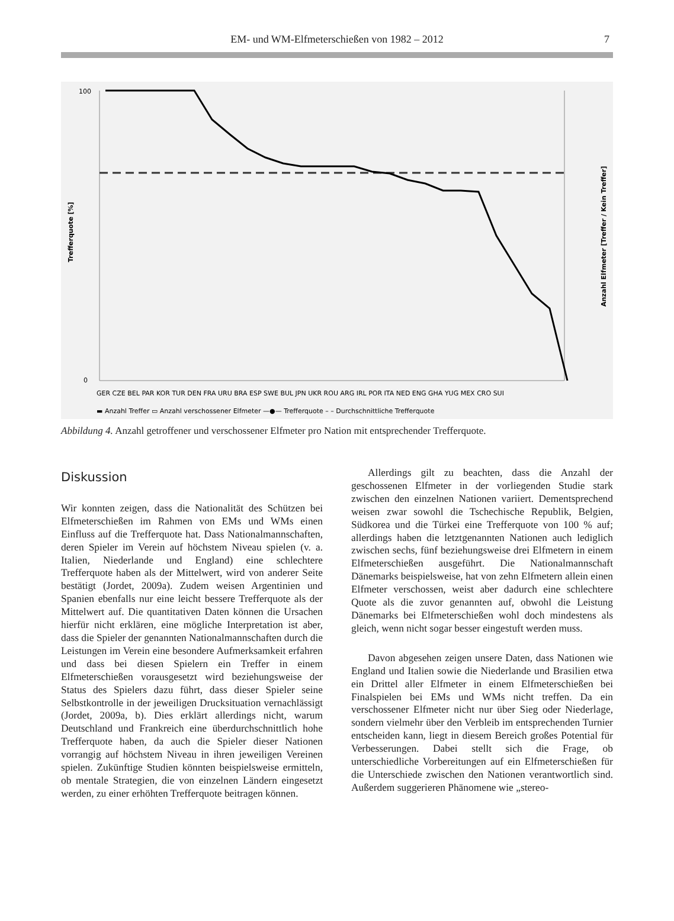EM- und WM-Elfmeterschießen von 1982 – 2012 7
Trefferquote [%]
Anzahl Elfmeter [Treffer / Kein Treffer]
100
0
GER CZE BEL PAR KOR TUR DEN FRA URU BRA ESP SWE BUL JPN UKR ROU ARG IRL POR ITA NED ENG GHA YUG MEX CRO SUI
▬ Anzahl Treffer ▭ Anzahl verschossener Elfmeter —●— Trefferquote – – Durchschnittliche Trefferquote
Abbildung 4. Anzahl getroffener und verschossener Elfmeter pro Nation mit entsprechender Trefferquote.
Diskussion
Wir konnten zeigen, dass die Nationalität des Schützen bei Elfmeterschießen im Rahmen von EMs und WMs einen Einfluss auf die Trefferquote hat. Dass Nationalmannschaften, deren Spieler im Verein auf höchstem Niveau spielen (v. a. Italien, Niederlande und England) eine schlechtere Trefferquote haben als der Mittelwert, wird von anderer Seite bestätigt (Jordet, 2009a). Zudem weisen Argentinien und Spanien ebenfalls nur eine leicht bessere Trefferquote als der Mittelwert auf. Die quantitativen Daten können die Ursachen hierfür nicht erklären, eine mögliche Interpretation ist aber, dass die Spieler der genannten Nationalmannschaften durch die Leistungen im Verein eine besondere Aufmerksamkeit erfahren und dass bei diesen Spielern ein Treffer in einem Elfmeterschießen vorausgesetzt wird beziehungsweise der Status des Spielers dazu führt, dass dieser Spieler seine Selbstkontrolle in der jeweiligen Drucksituation vernachlässigt (Jordet, 2009a, b). Dies erklärt allerdings nicht, warum Deutschland und Frankreich eine überdurchschnittlich hohe Trefferquote haben, da auch die Spieler dieser Nationen vorrangig auf höchstem Niveau in ihren jeweiligen Vereinen spielen. Zukünftige Studien könnten beispielsweise ermitteln, ob mentale Strategien, die von einzelnen Ländern eingesetzt werden, zu einer erhöhten Trefferquote beitragen können.
Allerdings gilt zu beachten, dass die Anzahl der geschossenen Elfmeter in der vorliegenden Studie stark zwischen den einzelnen Nationen variiert. Dementsprechend weisen zwar sowohl die Tschechische Republik, Belgien, Südkorea und die Türkei eine Trefferquote von 100 % auf; allerdings haben die letztgenannten Nationen auch lediglich zwischen sechs, fünf beziehungsweise drei Elfmetern in einem Elfmeterschießen ausgeführt. Die Nationalmannschaft Dänemarks beispielsweise, hat von zehn Elfmetern allein einen Elfmeter verschossen, weist aber dadurch eine schlechtere Quote als die zuvor genannten auf, obwohl die Leistung Dänemarks bei Elfmeterschießen wohl doch mindestens als gleich, wenn nicht sogar besser eingestuft werden muss.
Davon abgesehen zeigen unsere Daten, dass Nationen wie England und Italien sowie die Niederlande und Brasilien etwa ein Drittel aller Elfmeter in einem Elfmeterschießen bei Finalspielen bei EMs und WMs nicht treffen. Da ein verschossener Elfmeter nicht nur über Sieg oder Niederlage, sondern vielmehr über den Verbleib im entsprechenden Turnier entscheiden kann, liegt in diesem Bereich großes Potential für Verbesserungen. Dabei stellt sich die Frage, ob unterschiedliche Vorbereitungen auf ein Elfmeterschießen für die Unterschiede zwischen den Nationen verantwortlich sind. Außerdem suggerieren Phänomene wie „stereo-